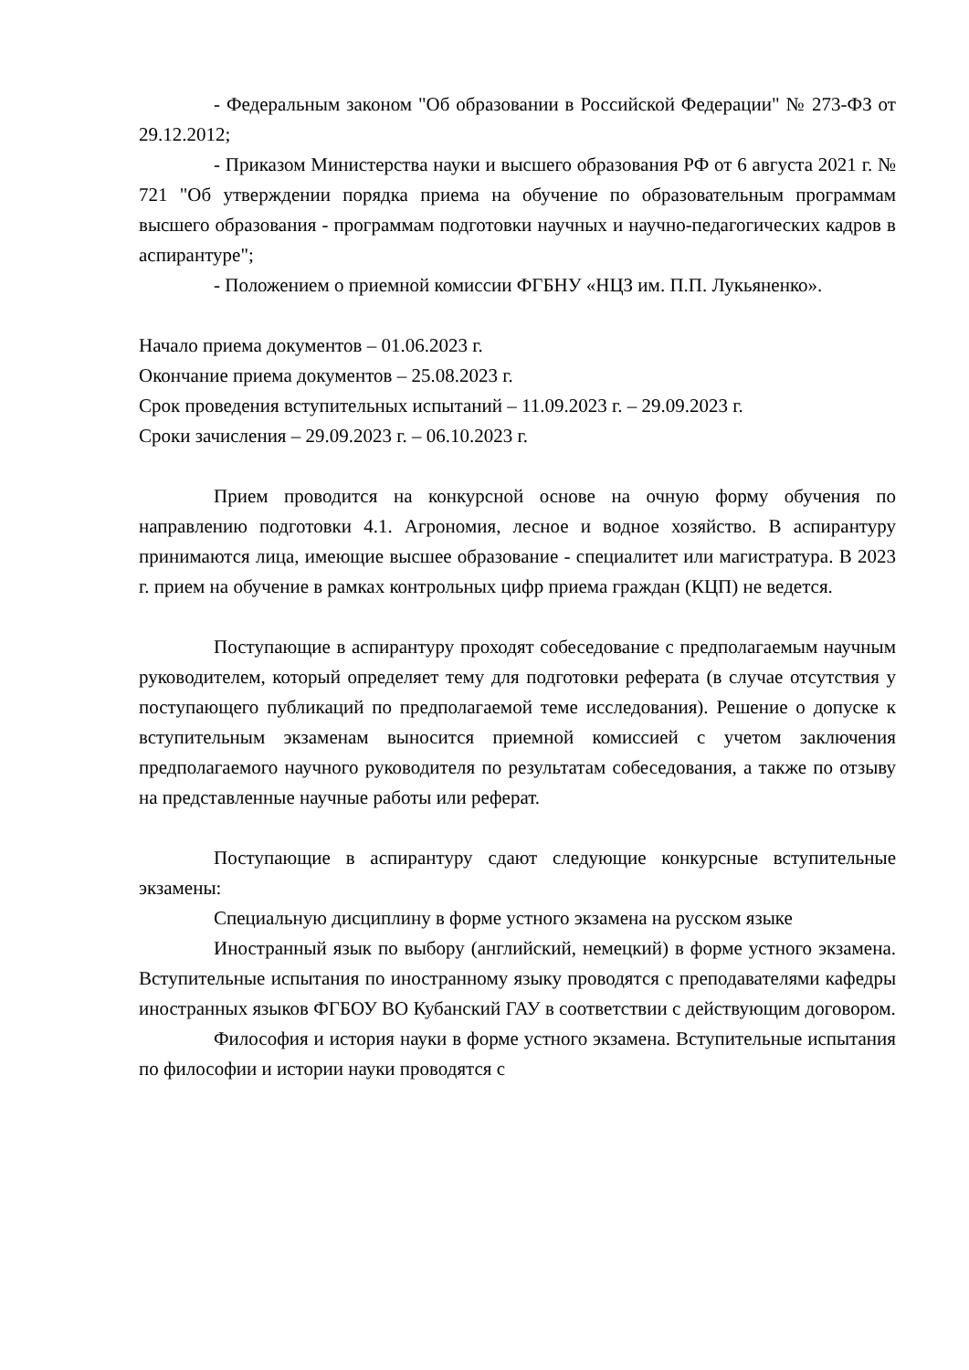- Федеральным законом "Об образовании в Российской Федерации" № 273-ФЗ от 29.12.2012;
- Приказом Министерства науки и высшего образования РФ от 6 августа 2021 г. № 721 "Об утверждении порядка приема на обучение по образовательным программам высшего образования - программам подготовки научных и научно-педагогических кадров в аспирантуре";
- Положением о приемной комиссии ФГБНУ «НЦЗ им. П.П. Лукьяненко».
Начало приема документов – 01.06.2023 г.
Окончание приема документов – 25.08.2023 г.
Срок проведения вступительных испытаний – 11.09.2023 г. – 29.09.2023 г.
Сроки зачисления – 29.09.2023 г. – 06.10.2023 г.
Прием проводится на конкурсной основе на очную форму обучения по направлению подготовки 4.1. Агрономия, лесное и водное хозяйство. В аспирантуру принимаются лица, имеющие высшее образование - специалитет или магистратура. В 2023 г. прием на обучение в рамках контрольных цифр приема граждан (КЦП) не ведется.
Поступающие в аспирантуру проходят собеседование с предполагаемым научным руководителем, который определяет тему для подготовки реферата (в случае отсутствия у поступающего публикаций по предполагаемой теме исследования). Решение о допуске к вступительным экзаменам выносится приемной комиссией с учетом заключения предполагаемого научного руководителя по результатам собеседования, а также по отзыву на представленные научные работы или реферат.
Поступающие в аспирантуру сдают следующие конкурсные вступительные экзамены:
Специальную дисциплину в форме устного экзамена на русском языке
Иностранный язык по выбору (английский, немецкий) в форме устного экзамена. Вступительные испытания по иностранному языку проводятся с преподавателями кафедры иностранных языков ФГБОУ ВО Кубанский ГАУ в соответствии с действующим договором.
Философия и история науки в форме устного экзамена. Вступительные испытания по философии и истории науки проводятся с